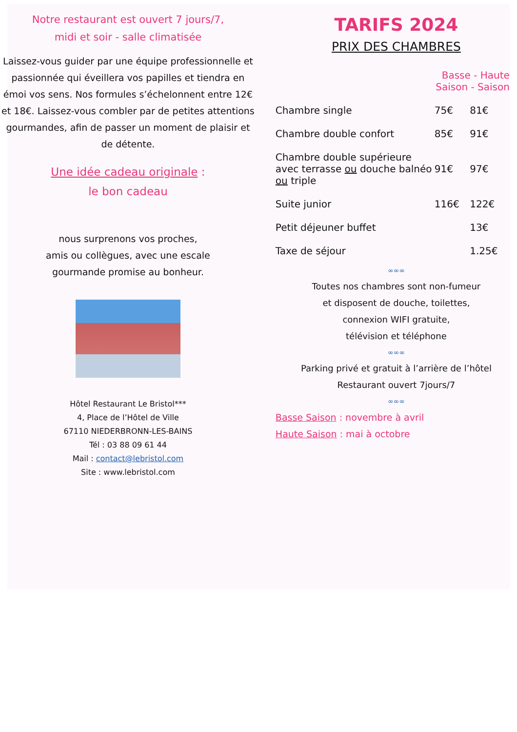Notre restaurant est ouvert 7 jours/7,
midi et soir - salle climatisée
Laissez-vous guider par une équipe professionnelle et passionnée qui éveillera vos papilles et tiendra en émoi vos sens. Nos formules s’échelonnent entre 12€ et 18€. Laissez-vous combler par de petites attentions gourmandes, afin de passer un moment de plaisir et de détente.
Une idée cadeau originale :
le bon cadeau
nous surprenons vos proches,
amis ou collègues, avec une escale
gourmande promise au bonheur.
Hôtel Restaurant Le Bristol***
4, Place de l’Hôtel de Ville
67110 NIEDERBRONN-LES-BAINS
Tél : 03 88 09 61 44
Mail : contact@lebristol.com
Site : www.lebristol.com
TARIFS 2024
PRIX DES CHAMBRES
| | Basse - Haute Saison - Saison | |
| Chambre single | 75€ | 81€ |
| Chambre double confort | 85€ | 91€ |
| Chambre double supérieure avec terrasse ou douche balnéo ou triple | 91€ | 97€ |
| Suite junior | 116€ | 122€ |
| Petit déjeuner buffet | | 13€ |
| Taxe de séjour | | 1.25€ |
∞∞∞
Toutes nos chambres sont non-fumeur
et disposent de douche, toilettes,
connexion WIFI gratuite,
télévision et téléphone
∞∞∞
Parking privé et gratuit à l’arrière de l’hôtel
Restaurant ouvert 7jours/7
∞∞∞
Basse Saison : novembre à avril
Haute Saison : mai à octobre